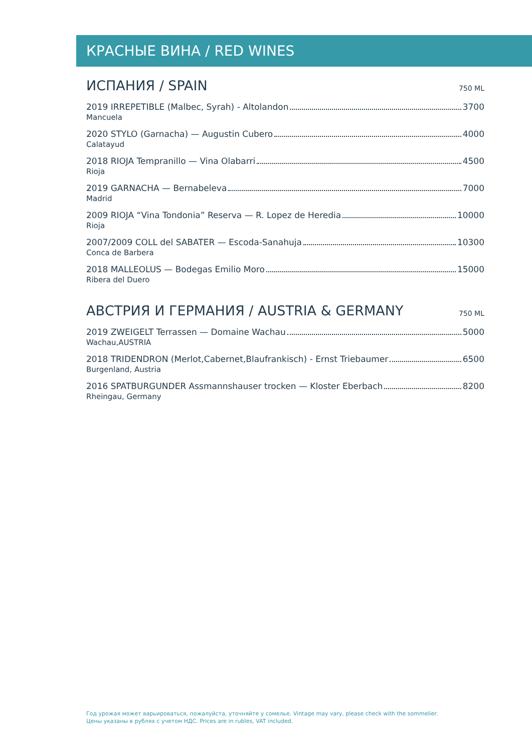КРАСНЫЕ ВИНА / RED WINES
ИСПАНИЯ / SPAIN
750 ML
2019 IRREPETIBLE (Malbec, Syrah) - Altolandon 3700
Mancuela
2020 STYLO (Garnacha) — Augustin Cubero 4000
Calatayud
2018 RIOJA Tempranillo — Vina Olabarri 4500
Rioja
2019 GARNACHA — Bernabeleva 7000
Madrid
2009 RIOJA “Vina Tondonia” Reserva — R. Lopez de Heredia 10000
Rioja
2007/2009 COLL del SABATER — Escoda-Sanahuja 10300
Conca de Barbera
2018 MALLEOLUS — Bodegas Emilio Moro 15000
Ribera del Duero
АВСТРИЯ И ГЕРМАНИЯ / AUSTRIA & GERMANY
750 ML
2019 ZWEIGELT Terrassen — Domaine Wachau 5000
Wachau,AUSTRIA
2018 TRIDENDRON (Merlot,Cabernet,Blaufrankisch) - Ernst Triebaumer 6500
Burgenland, Austria
2016 SPATBURGUNDER Assmannshauser trocken — Kloster Eberbach 8200
Rheingau, Germany
Год урожая может варьироваться, пожалуйста, уточняйте у сомелье. Vintage may vary, please check with the sommelier.
Цены указаны в рублях с учетом НДС. Prices are in rubles, VAT included.